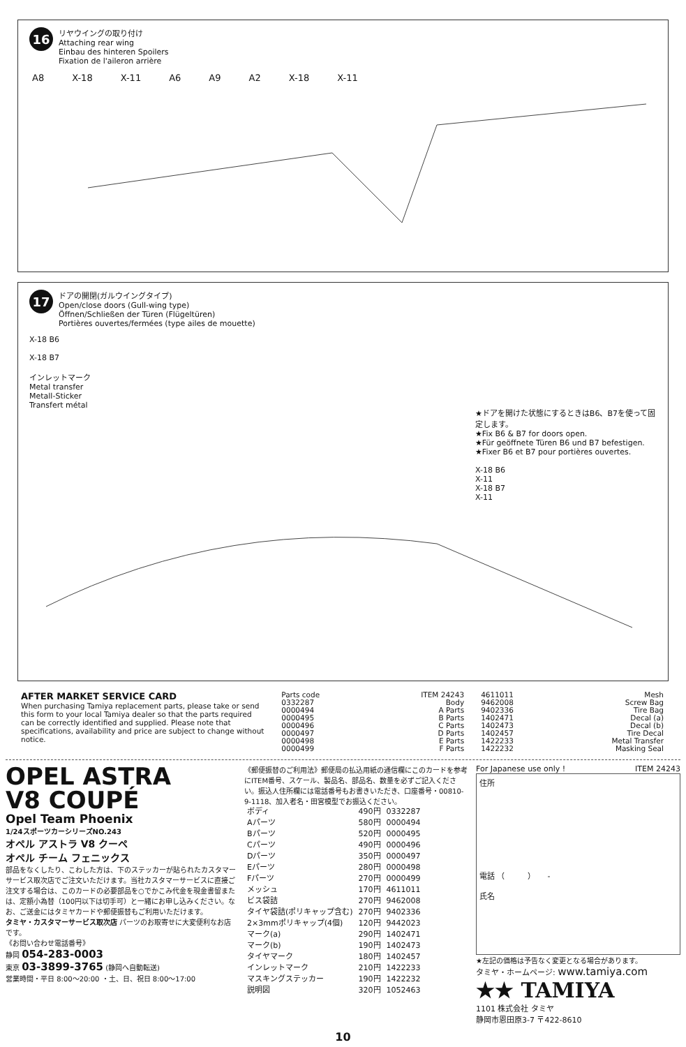16
リヤウイングの取り付け
Attaching rear wing
Einbau des hinteren Spoilers
Fixation de l'aileron arrière
A8 X-18 X-11 A6 A9 A2 X-18 X-11
17
ドアの開閉(ガルウイングタイプ)
Open/close doors (Gull-wing type)
Öffnen/Schließen der Türen (Flügeltüren)
Portières ouvertes/fermées (type ailes de mouette)
X-18 B6
X-18 B7
インレットマーク
Metal transfer
Metall-Sticker
Transfert métal
★ドアを開けた状態にするときはB6、B7を使って固定します。
★Fix B6 & B7 for doors open.
★Für geöffnete Türen B6 und B7 befestigen.
★Fixer B6 et B7 pour portières ouvertes.
X-18 B6
X-11
X-18 B7
X-11
AFTER MARKET SERVICE CARD
When purchasing Tamiya replacement parts, please take or send this form to your local Tamiya dealer so that the parts required can be correctly identified and supplied. Please note that specifications, availability and price are subject to change without notice.
| Parts code | ITEM 24243 |
| 0332287 | Body |
| 0000494 | A Parts |
| 0000495 | B Parts |
| 0000496 | C Parts |
| 0000497 | D Parts |
| 0000498 | E Parts |
| 0000499 | F Parts |
| 4611011 | Mesh |
| 9462008 | Screw Bag |
| 9402336 | Tire Bag |
| 1402471 | Decal (a) |
| 1402473 | Decal (b) |
| 1402457 | Tire Decal |
| 1422233 | Metal Transfer |
| 1422232 | Masking Seal |
OPEL ASTRA
V8 COUPÉ
Opel Team Phoenix
1/24スポーツカーシリーズNO.243
オペル アストラ V8 クーペ
オペル チーム フェニックス
部品をなくしたり、こわした方は、下のステッカーが貼られたカスタマーサービス取次店でご注文いただけます。当社カスタマーサービスに直接ご注文する場合は、このカードの必要部品を○でかこみ代金を現金書留または、定額小為替（100円以下は切手可）と一緒にお申し込みください。なお、ご送金にはタミヤカードや郵便振替もご利用いただけます。
タミヤ・カスタマーサービス取次店 パーツのお取寄せに大変便利なお店です。
《お問い合わせ電話番号》
静岡 054-283-0003
東京 03-3899-3765 (静岡へ自動転送)
営業時間・平日 8:00〜20:00 ・土、日、祝日 8:00〜17:00
《郵便振替のご利用法》郵便局の払込用紙の通信欄にこのカードを参考にITEM番号、スケール、製品名、部品名、数量を必ずご記入ください。振込人住所欄には電話番号もお書きいただき、口座番号・00810-9-1118、加入者名・田宮模型でお振込ください。
| ボディ | 490円 | 0332287 |
| Aパーツ | 580円 | 0000494 |
| Bパーツ | 520円 | 0000495 |
| Cパーツ | 490円 | 0000496 |
| Dパーツ | 350円 | 0000497 |
| Eパーツ | 280円 | 0000498 |
| Fパーツ | 270円 | 0000499 |
| メッシュ | 170円 | 4611011 |
| ビス袋詰 | 270円 | 9462008 |
| タイヤ袋詰(ポリキャップ含む) | 270円 | 9402336 |
| 2×3mmポリキャップ(4個) | 120円 | 9442023 |
| マーク(a) | 290円 | 1402471 |
| マーク(b) | 190円 | 1402473 |
| タイヤマーク | 180円 | 1402457 |
| インレットマーク | 210円 | 1422233 |
| マスキングステッカー | 190円 | 1422232 |
| 説明図 | 320円 | 1052463 |
For Japanese use only ! ITEM 24243
住所
電話 （　　　）　　-
氏名
★左記の価格は予告なく変更となる場合があります。
タミヤ・ホームページ: www.tamiya.com
★★ TAMIYA
1101 株式会社 タミヤ
静岡市恩田原3-7 〒422-8610
10